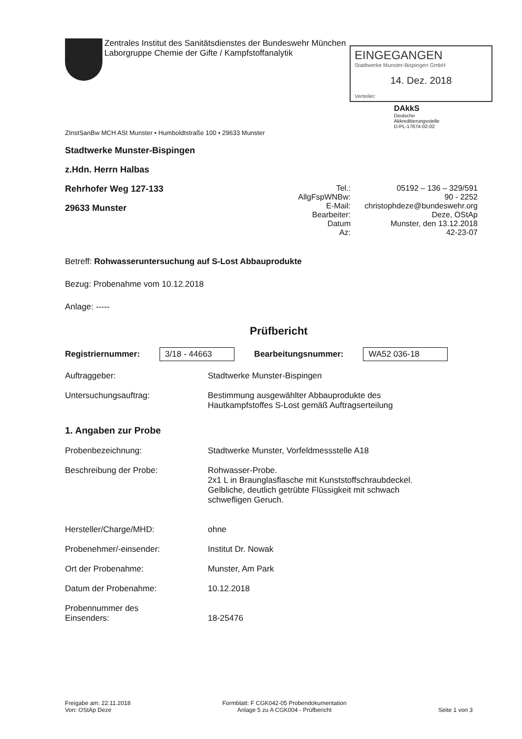Zentrales Institut des Sanitätsdienstes der Bundeswehr München
Laborgruppe Chemie der Gifte / Kampfstoffanalytik
EINGEGANGEN
Stadtwerke Munster-Bispingen GmbH
14. Dez. 2018
Verteiler:
DAkkS
Deutsche
Akkreditierungsstelle
D-PL-17674-02-02
ZInstSanBw MCH ASt Munster • Humboldtstraße 100 • 29633 Munster
Stadtwerke Munster-Bispingen
z.Hdn. Herrn Halbas
Rehrhofer Weg 127-133
29633 Munster
Tel.: 05192 – 136 – 329/591
AllgFspWNBw: 90 - 2252
E-Mail: christophdeze@bundeswehr.org
Bearbeiter: Deze, OStAp
Datum Munster, den 13.12.2018
Az: 42-23-07
Betreff: Rohwasseruntersuchung auf S-Lost Abbauprodukte
Bezug: Probenahme vom 10.12.2018
Anlage: -----
Prüfbericht
Registriernummer: 3/18 - 44663 Bearbeitungsnummer: WA52 036-18
Auftraggeber: Stadtwerke Munster-Bispingen
Untersuchungsauftrag: Bestimmung ausgewählter Abbauprodukte des
Hautkampfstoffes S-Lost gemäß Auftragserteilung
1. Angaben zur Probe
Probenbezeichnung: Stadtwerke Munster, Vorfeldmessstelle A18
Beschreibung der Probe: Rohwasser-Probe.
2x1 L in Braunglasflasche mit Kunststoffschraubdeckel.
Gelbliche, deutlich getrübte Flüssigkeit mit schwach
schwefligen Geruch.
Hersteller/Charge/MHD: ohne
Probenehmer/-einsender: Institut Dr. Nowak
Ort der Probenahme: Munster, Am Park
Datum der Probenahme: 10.12.2018
Probennummer des
Einsenders: 18-25476
Freigabe am: 22.11.2018
Von: OStAp Deze
Formblatt: F CGK042-05 Probendokumentation
Anlage 5 zu A CGK004 - Prüfbericht
Seite 1 von 3